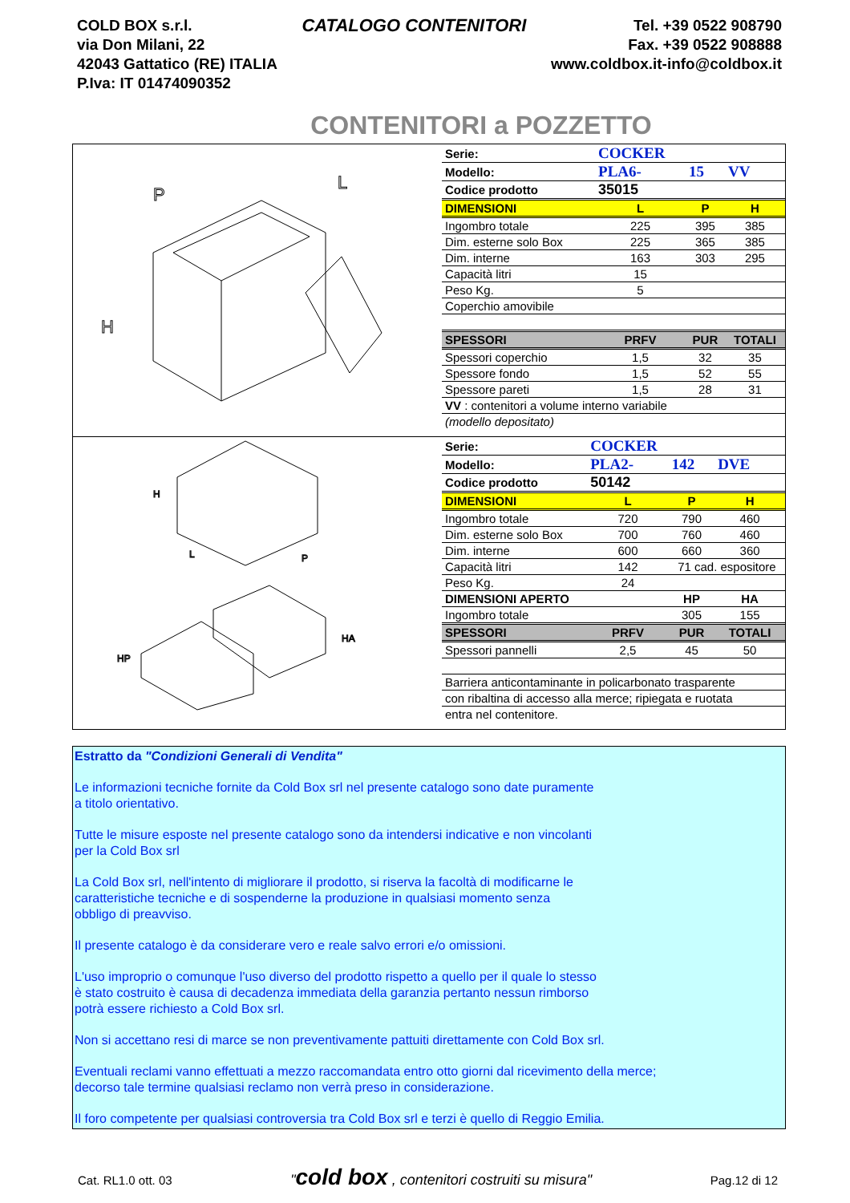COLD BOX s.r.l.
via Don Milani, 22
42043 Gattatico (RE) ITALIA
P.Iva: IT 01474090352
CATALOGO CONTENITORI
Tel. +39 0522 908790
Fax. +39 0522 908888
www.coldbox.it-info@coldbox.it
CONTENITORI a POZZETTO
P
L
H
| Serie: | COCKER | | |
| Modello: | PLA6- | 15 | VV |
| Codice prodotto | 35015 | | |
| DIMENSIONI | L | P | H |
| Ingombro totale | 225 | 395 | 385 |
| Dim. esterne solo Box | 225 | 365 | 385 |
| Dim. interne | 163 | 303 | 295 |
| Capacità litri | 15 | | |
| Peso Kg. | 5 | | |
| Coperchio amovibile | | | |
| SPESSORI | PRFV | PUR | TOTALI |
| Spessori coperchio | 1,5 | 32 | 35 |
| Spessore fondo | 1,5 | 52 | 55 |
| Spessore pareti | 1,5 | 28 | 31 |
| VV : contenitori a volume interno variabile | | | |
| (modello depositato) | | | |
H
L
P
HP
HA
| Serie: | COCKER | | |
| Modello: | PLA2- | 142 | DVE |
| Codice prodotto | 50142 | | |
| DIMENSIONI | L | P | H |
| Ingombro totale | 720 | 790 | 460 |
| Dim. esterne solo Box | 700 | 760 | 460 |
| Dim. interne | 600 | 660 | 360 |
| Capacità litri | 142 | 71 cad. espositore | |
| Peso Kg. | 24 | | |
| DIMENSIONI APERTO | | HP | HA |
| Ingombro totale | | 305 | 155 |
| SPESSORI | PRFV | PUR | TOTALI |
| Spessori pannelli | 2,5 | 45 | 50 |
| Barriera anticontaminante in policarbonato trasparente | | | |
| con ribaltina di accesso alla merce; ripiegata e ruotata | | | |
| entra nel contenitore. | | | |
Estratto da "Condizioni Generali di Vendita"
Le informazioni tecniche fornite da Cold Box srl nel presente catalogo sono date puramente
a titolo orientativo.
Tutte le misure esposte nel presente catalogo sono da intendersi indicative e non vincolanti
per la Cold Box srl
La Cold Box srl, nell'intento di migliorare il prodotto, si riserva la facoltà di modificarne le
caratteristiche tecniche e di sospenderne la produzione in qualsiasi momento senza
obbligo di preavviso.
Il presente catalogo è da considerare vero e reale salvo errori e/o omissioni.
L'uso improprio o comunque l'uso diverso del prodotto rispetto a quello per il quale lo stesso
è stato costruito è causa di decadenza immediata della garanzia pertanto nessun rimborso
potrà essere richiesto a Cold Box srl.
Non si accettano resi di marce se non preventivamente pattuiti direttamente con Cold Box srl.
Eventuali reclami vanno effettuati a mezzo raccomandata entro otto giorni dal ricevimento della merce;
decorso tale termine qualsiasi reclamo non verrà preso in considerazione.
Il foro competente per qualsiasi controversia tra Cold Box srl e terzi è quello di Reggio Emilia.
Cat. RL1.0 ott. 03 "cold box , contenitori costruiti su misura" Pag.12 di 12